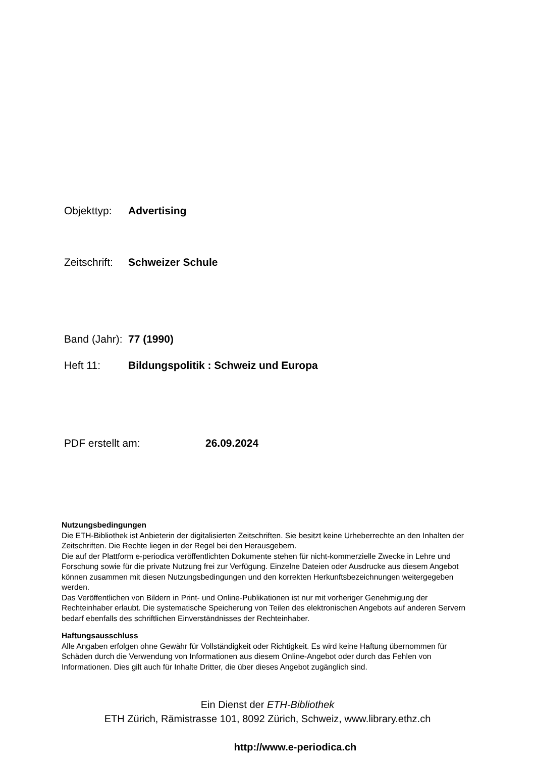Objekttyp: Advertising
Zeitschrift: Schweizer Schule
Band (Jahr): 77 (1990)
Heft 11: Bildungspolitik : Schweiz und Europa
PDF erstellt am: 26.09.2024
Nutzungsbedingungen
Die ETH-Bibliothek ist Anbieterin der digitalisierten Zeitschriften. Sie besitzt keine Urheberrechte an den Inhalten der Zeitschriften. Die Rechte liegen in der Regel bei den Herausgebern.
Die auf der Plattform e-periodica veröffentlichten Dokumente stehen für nicht-kommerzielle Zwecke in Lehre und Forschung sowie für die private Nutzung frei zur Verfügung. Einzelne Dateien oder Ausdrucke aus diesem Angebot können zusammen mit diesen Nutzungsbedingungen und den korrekten Herkunftsbezeichnungen weitergegeben werden.
Das Veröffentlichen von Bildern in Print- und Online-Publikationen ist nur mit vorheriger Genehmigung der Rechteinhaber erlaubt. Die systematische Speicherung von Teilen des elektronischen Angebots auf anderen Servern bedarf ebenfalls des schriftlichen Einverständnisses der Rechteinhaber.
Haftungsausschluss
Alle Angaben erfolgen ohne Gewähr für Vollständigkeit oder Richtigkeit. Es wird keine Haftung übernommen für Schäden durch die Verwendung von Informationen aus diesem Online-Angebot oder durch das Fehlen von Informationen. Dies gilt auch für Inhalte Dritter, die über dieses Angebot zugänglich sind.
Ein Dienst der ETH-Bibliothek
ETH Zürich, Rämistrasse 101, 8092 Zürich, Schweiz, www.library.ethz.ch
http://www.e-periodica.ch